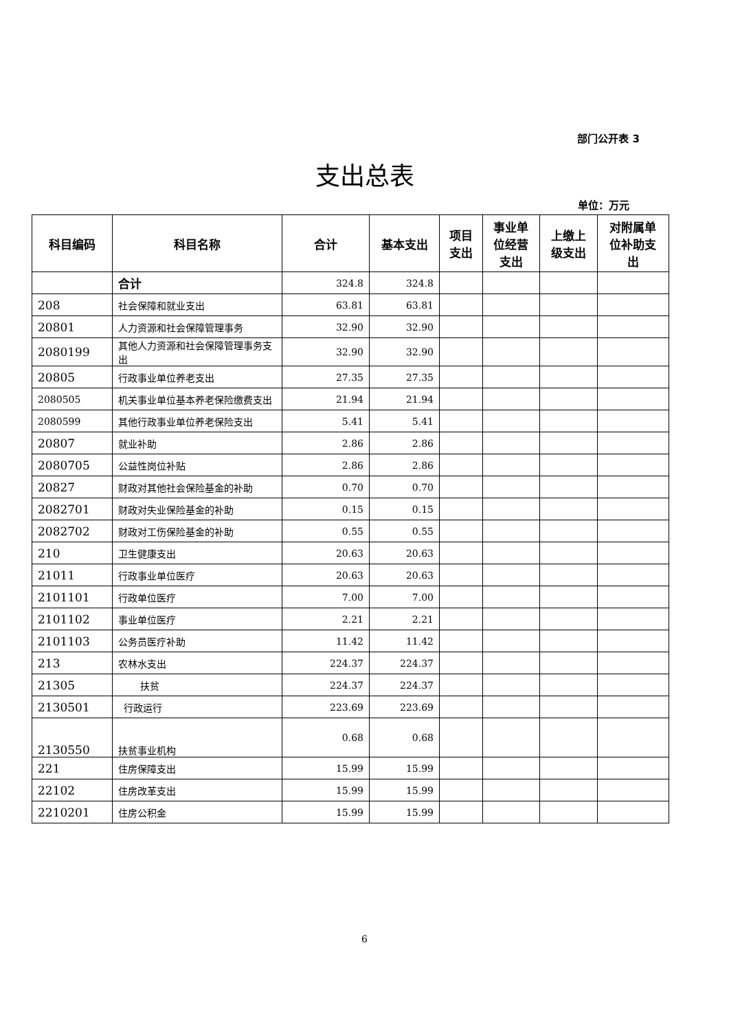部门公开表 3
支出总表
单位：万元
| 科目编码 | 科目名称 | 合计 | 基本支出 | 项目 支出 | 事业单 位经营 支出 | 上缴上 级支出 | 对附属单 位补助支 出 |
| --- | --- | --- | --- | --- | --- | --- | --- |
| | 合计 | 324.8 | 324.8 | | | | |
| 208 | 社会保障和就业支出 | 63.81 | 63.81 | | | | |
| 20801 | 人力资源和社会保障管理事务 | 32.90 | 32.90 | | | | |
| 2080199 | 其他人力资源和社会保障管理事务支出 | 32.90 | 32.90 | | | | |
| 20805 | 行政事业单位养老支出 | 27.35 | 27.35 | | | | |
| 2080505 | 机关事业单位基本养老保险缴费支出 | 21.94 | 21.94 | | | | |
| 2080599 | 其他行政事业单位养老保险支出 | 5.41 | 5.41 | | | | |
| 20807 | 就业补助 | 2.86 | 2.86 | | | | |
| 2080705 | 公益性岗位补贴 | 2.86 | 2.86 | | | | |
| 20827 | 财政对其他社会保险基金的补助 | 0.70 | 0.70 | | | | |
| 2082701 | 财政对失业保险基金的补助 | 0.15 | 0.15 | | | | |
| 2082702 | 财政对工伤保险基金的补助 | 0.55 | 0.55 | | | | |
| 210 | 卫生健康支出 | 20.63 | 20.63 | | | | |
| 21011 | 行政事业单位医疗 | 20.63 | 20.63 | | | | |
| 2101101 | 行政单位医疗 | 7.00 | 7.00 | | | | |
| 2101102 | 事业单位医疗 | 2.21 | 2.21 | | | | |
| 2101103 | 公务员医疗补助 | 11.42 | 11.42 | | | | |
| 213 | 农林水支出 | 224.37 | 224.37 | | | | |
| 21305 | 扶贫 | 224.37 | 224.37 | | | | |
| 2130501 | 行政运行 | 223.69 | 223.69 | | | | |
| 2130550 | 扶贫事业机构 | 0.68 | 0.68 | | | | |
| 221 | 住房保障支出 | 15.99 | 15.99 | | | | |
| 22102 | 住房改革支出 | 15.99 | 15.99 | | | | |
| 2210201 | 住房公积金 | 15.99 | 15.99 | | | | |
6